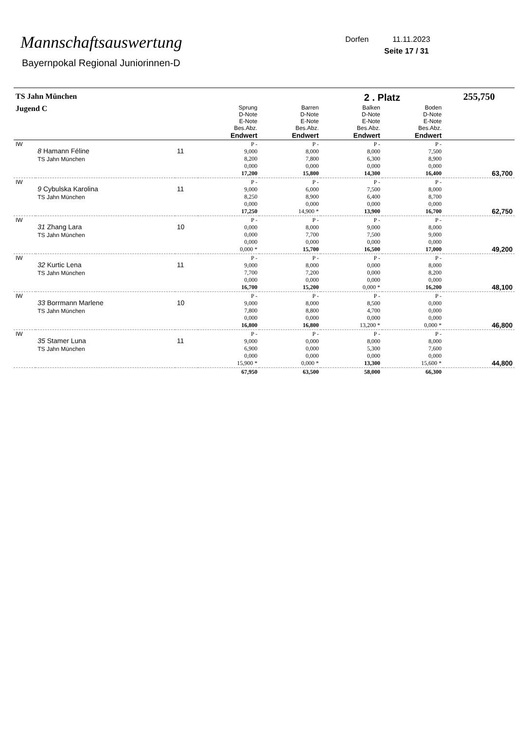Mannschaftsauswertung
Bayernpokal Regional Juniorinnen-D
Dorfen 11.11.2023
Seite 17 / 31
| TS Jahn München | | | | | 2 . Platz | | 255,750 |
| --- | --- | --- | --- | --- | --- | --- | --- |
| Jugend C | | | Sprung D-Note E-Note Bes.Abz. Endwert | Barren D-Note E-Note Bes.Abz. Endwert | Balken D-Note E-Note Bes.Abz. Endwert | Boden D-Note E-Note Bes.Abz. Endwert | |
| IW | 8 Hamann Féline TS Jahn München | 11 | P - 9,000 8,200 0,000 17,200 | P - 8,000 7,800 0,000 15,800 | P - 8,000 6,300 0,000 14,300 | P - 7,500 8,900 0,000 16,400 | 63,700 |
| IW | 9 Cybulska Karolina TS Jahn München | 11 | P - 9,000 8,250 0,000 17,250 | P - 6,000 8,900 0,000 14,900 * | P - 7,500 6,400 0,000 13,900 | P - 8,000 8,700 0,000 16,700 | 62,750 |
| IW | 31 Zhang Lara TS Jahn München | 10 | P - 0,000 0,000 0,000 0,000 * | P - 8,000 7,700 0,000 15,700 | P - 9,000 7,500 0,000 16,500 | P - 8,000 9,000 0,000 17,000 | 49,200 |
| IW | 32 Kurtic Lena TS Jahn München | 11 | P - 9,000 7,700 0,000 16,700 | P - 8,000 7,200 0,000 15,200 | P - 0,000 0,000 0,000 0,000 * | P - 8,000 8,200 0,000 16,200 | 48,100 |
| IW | 33 Borrmann Marlene TS Jahn München | 10 | P - 9,000 7,800 0,000 16,800 | P - 8,000 8,800 0,000 16,800 | P - 8,500 4,700 0,000 13,200 * | P - 0,000 0,000 0,000 0,000 * | 46,800 |
| IW | 35 Stamer Luna TS Jahn München | 11 | P - 9,000 6,900 0,000 15,900 * | P - 0,000 0,000 0,000 0,000 * | P - 8,000 5,300 0,000 13,300 | P - 8,000 7,600 0,000 15,600 * | 44,800 |
| | | | 67,950 | 63,500 | 58,000 | 66,300 | |